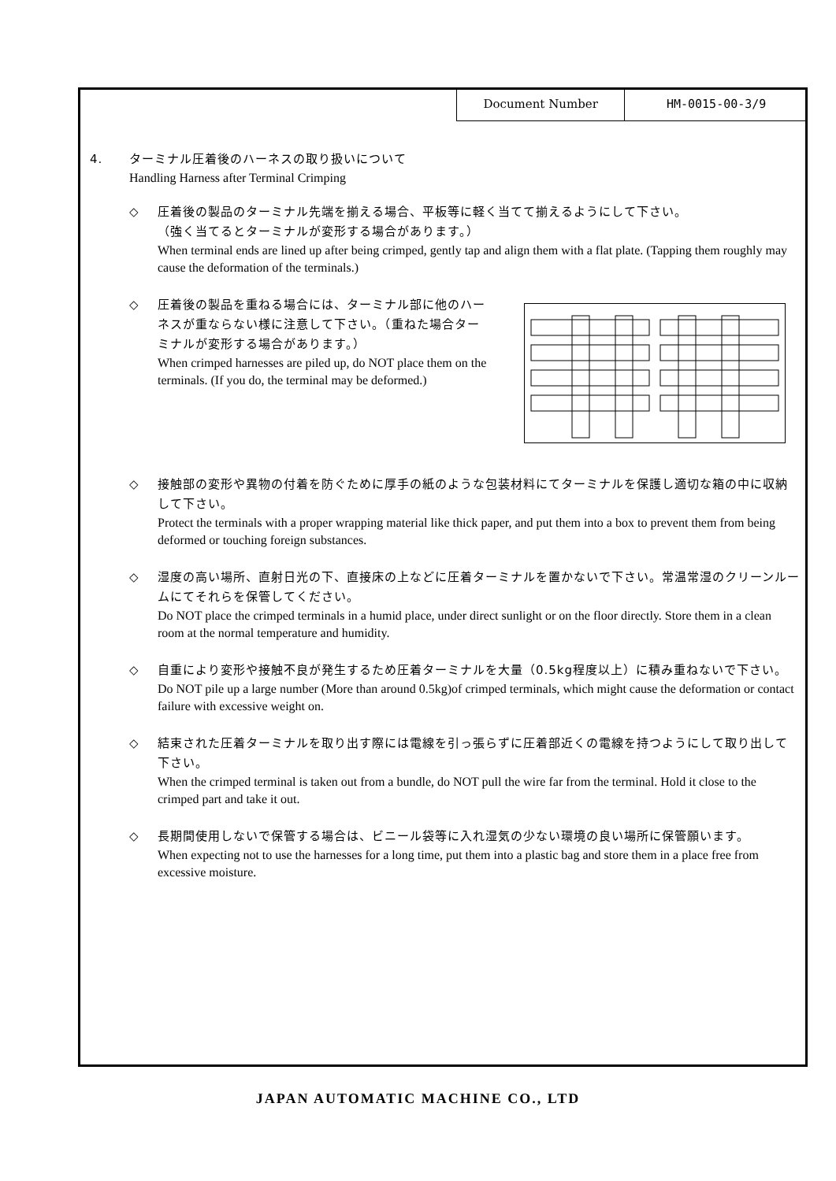| Document Number | HM-0015-00-3/9 |
4. ターミナル圧着後のハーネスの取り扱いについて
Handling Harness after Terminal Crimping
◇ 圧着後の製品のターミナル先端を揃える場合、平板等に軽く当てて揃えるようにして下さい。
（強く当てるとターミナルが変形する場合があります。）
When terminal ends are lined up after being crimped, gently tap and align them with a flat plate. (Tapping them roughly may cause the deformation of the terminals.)
◇ 圧着後の製品を重ねる場合には、ターミナル部に他のハーネスが重ならない様に注意して下さい。（重ねた場合ターミナルが変形する場合があります。）
When crimped harnesses are piled up, do NOT place them on the terminals. (If you do, the terminal may be deformed.)
◇ 接触部の変形や異物の付着を防ぐために厚手の紙のような包装材料にてターミナルを保護し適切な箱の中に収納して下さい。
Protect the terminals with a proper wrapping material like thick paper, and put them into a box to prevent them from being deformed or touching foreign substances.
◇ 湿度の高い場所、直射日光の下、直接床の上などに圧着ターミナルを置かないで下さい。常温常湿のクリーンルームにてそれらを保管してください。
Do NOT place the crimped terminals in a humid place, under direct sunlight or on the floor directly. Store them in a clean room at the normal temperature and humidity.
◇ 自重により変形や接触不良が発生するため圧着ターミナルを大量（0.5kg程度以上）に積み重ねないで下さい。
Do NOT pile up a large number (More than around 0.5kg)of crimped terminals, which might cause the deformation or contact failure with excessive weight on.
◇ 結束された圧着ターミナルを取り出す際には電線を引っ張らずに圧着部近くの電線を持つようにして取り出して下さい。
When the crimped terminal is taken out from a bundle, do NOT pull the wire far from the terminal. Hold it close to the crimped part and take it out.
◇ 長期間使用しないで保管する場合は、ビニール袋等に入れ湿気の少ない環境の良い場所に保管願います。
When expecting not to use the harnesses for a long time, put them into a plastic bag and store them in a place free from excessive moisture.
JAPAN AUTOMATIC MACHINE CO., LTD